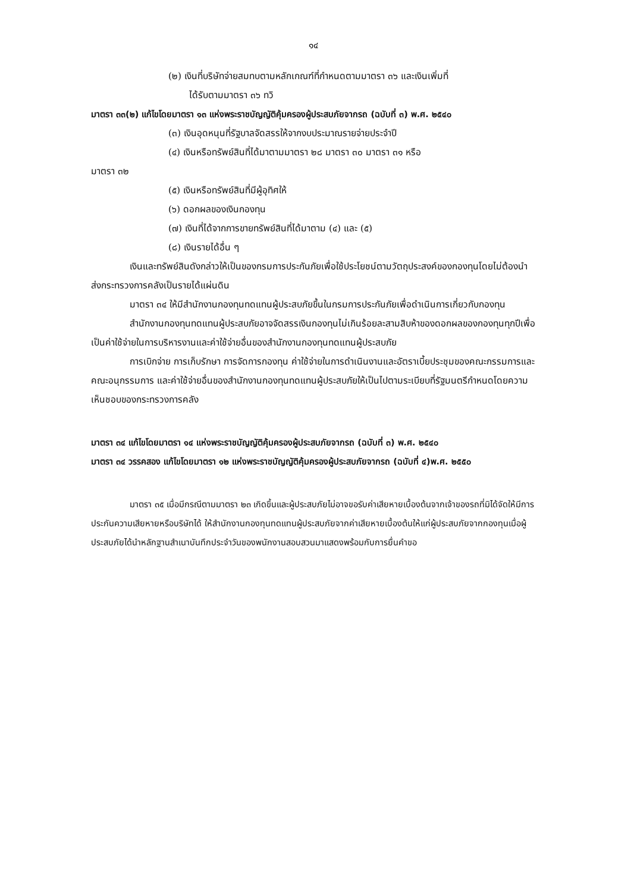๑๔
(๒) เงินที่บริษัทจ่ายสมทบตามหลักเกณฑ์ที่กำหนดตามมาตรา ๓๖ และเงินเพิ่มที่
ได้รับตามมาตรา ๓๖ ทวิ
มาตรา ๓๓(๒) แก้ไขโดยมาตรา ๑๓ แห่งพระราชบัญญัติคุ้มครองผู้ประสบภัยจากรถ (ฉบับที่ ๓) พ.ศ. ๒๕๔๐
(๓) เงินอุดหนุนที่รัฐบาลจัดสรรให้จากงบประมาณรายจ่ายประจำปี
(๔) เงินหรือทรัพย์สินที่ได้มาตามมาตรา ๒๘ มาตรา ๓๐ มาตรา ๓๑ หรือ
มาตรา ๓๒
(๕) เงินหรือทรัพย์สินที่มีผู้อุทิศให้
(๖) ดอกผลของเงินกองทุน
(๗) เงินที่ได้จากการขายทรัพย์สินที่ได้มาตาม (๔) และ (๕)
(๘) เงินรายได้อื่น ๆ
เงินและทรัพย์สินดังกล่าวให้เป็นของกรมการประกันภัยเพื่อใช้ประโยชน์ตามวัตถุประสงค์ของกองทุนโดยไม่ต้องนำส่งกระทรวงการคลังเป็นรายได้แผ่นดิน
มาตรา ๓๔ ให้มีสำนักงานกองทุนทดแทนผู้ประสบภัยขึ้นในกรมการประกันภัยเพื่อดำเนินการเกี่ยวกับกองทุน
สำนักงานกองทุนทดแทนผู้ประสบภัยอาจจัดสรรเงินกองทุนไม่เกินร้อยละสามสิบห้าของดอกผลของกองทุนทุกปีเพื่อเป็นค่าใช้จ่ายในการบริหารงานและค่าใช้จ่ายอื่นของสำนักงานกองทุนทดแทนผู้ประสบภัย
การเบิกจ่าย การเก็บรักษา การจัดการกองทุน ค่าใช้จ่ายในการดำเนินงานและอัตราเบี้ยประชุมของคณะกรรมการและคณะอนุกรรมการ และค่าใช้จ่ายอื่นของสำนักงานกองทุนทดแทนผู้ประสบภัยให้เป็นไปตามระเบียบที่รัฐมนตรีกำหนดโดยความเห็นชอบของกระทรวงการคลัง
มาตรา ๓๔ แก้ไขโดยมาตรา ๑๔ แห่งพระราชบัญญัติคุ้มครองผู้ประสบภัยจากรถ (ฉบับที่ ๓) พ.ศ. ๒๕๔๐
มาตรา ๓๔ วรรคสอง แก้ไขโดยมาตรา ๑๒ แห่งพระราชบัญญัติคุ้มครองผู้ประสบภัยจากรถ (ฉบับที่ ๔)พ.ศ. ๒๕๕๐
มาตรา ๓๕ เมื่อมีกรณีตามมาตรา ๒๓ เกิดขึ้นและผู้ประสบภัยไม่อาจขอรับค่าเสียหายเบื้องต้นจากเจ้าของรถที่มิได้จัดให้มีการประกันความเสียหายหรือบริษัทได้ ให้สำนักงานกองทุนทดแทนผู้ประสบภัยจากค่าเสียหายเบื้องต้นให้แก่ผู้ประสบภัยจากกองทุนเมื่อผู้ประสบภัยได้นำหลักฐานสำเนาบันทึกประจำวันของพนักงานสอบสวนมาแสดงพร้อมกับการยื่นคำขอ